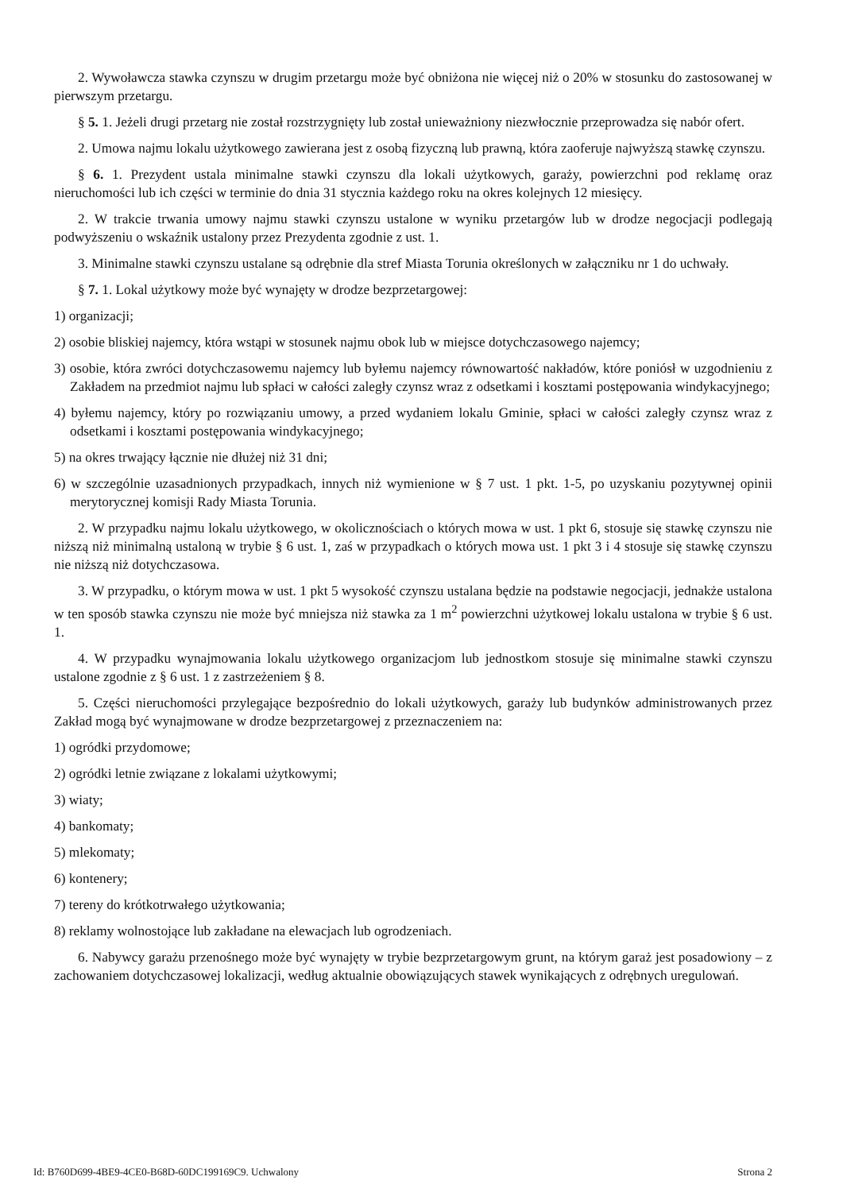2. Wywoławcza stawka czynszu w drugim przetargu może być obniżona nie więcej niż o 20% w stosunku do zastosowanej w pierwszym przetargu.
§ 5. 1. Jeżeli drugi przetarg nie został rozstrzygnięty lub został unieważniony niezwłocznie przeprowadza się nabór ofert.
2. Umowa najmu lokalu użytkowego zawierana jest z osobą fizyczną lub prawną, która zaoferuje najwyższą stawkę czynszu.
§ 6. 1. Prezydent ustala minimalne stawki czynszu dla lokali użytkowych, garaży, powierzchni pod reklamę oraz nieruchomości lub ich części w terminie do dnia 31 stycznia każdego roku na okres kolejnych 12 miesięcy.
2. W trakcie trwania umowy najmu stawki czynszu ustalone w wyniku przetargów lub w drodze negocjacji podlegają podwyższeniu o wskaźnik ustalony przez Prezydenta zgodnie z ust. 1.
3. Minimalne stawki czynszu ustalane są odrębnie dla stref Miasta Torunia określonych w załączniku nr 1 do uchwały.
§ 7. 1. Lokal użytkowy może być wynajęty w drodze bezprzetargowej:
1) organizacji;
2) osobie bliskiej najemcy, która wstąpi w stosunek najmu obok lub w miejsce dotychczasowego najemcy;
3) osobie, która zwróci dotychczasowemu najemcy lub byłemu najemcy równowartość nakładów, które poniósł w uzgodnieniu z Zakładem na przedmiot najmu lub spłaci w całości zaległy czynsz wraz z odsetkami i kosztami postępowania windykacyjnego;
4) byłemu najemcy, który po rozwiązaniu umowy, a przed wydaniem lokalu Gminie, spłaci w całości zaległy czynsz wraz z odsetkami i kosztami postępowania windykacyjnego;
5) na okres trwający łącznie nie dłużej niż 31 dni;
6) w szczególnie uzasadnionych przypadkach, innych niż wymienione w § 7 ust. 1 pkt. 1-5, po uzyskaniu pozytywnej opinii merytorycznej komisji Rady Miasta Torunia.
2. W przypadku najmu lokalu użytkowego, w okolicznościach o których mowa w ust. 1 pkt 6, stosuje się stawkę czynszu nie niższą niż minimalną ustaloną w trybie § 6 ust. 1, zaś w przypadkach o których mowa ust. 1 pkt 3 i 4 stosuje się stawkę czynszu nie niższą niż dotychczasowa.
3. W przypadku, o którym mowa w ust. 1 pkt 5 wysokość czynszu ustalana będzie na podstawie negocjacji, jednakże ustalona w ten sposób stawka czynszu nie może być mniejsza niż stawka za 1 m<sup>2</sup> powierzchni użytkowej lokalu ustalona w trybie § 6 ust. 1.
4. W przypadku wynajmowania lokalu użytkowego organizacjom lub jednostkom stosuje się minimalne stawki czynszu ustalone zgodnie z § 6 ust. 1 z zastrzeżeniem § 8.
5. Części nieruchomości przylegające bezpośrednio do lokali użytkowych, garaży lub budynków administrowanych przez Zakład mogą być wynajmowane w drodze bezprzetargowej z przeznaczeniem na:
1) ogródki przydomowe;
2) ogródki letnie związane z lokalami użytkowymi;
3) wiaty;
4) bankomaty;
5) mlekomaty;
6) kontenery;
7) tereny do krótkotrwałego użytkowania;
8) reklamy wolnostojące lub zakładane na elewacjach lub ogrodzeniach.
6. Nabywcy garażu przenośnego może być wynajęty w trybie bezprzetargowym grunt, na którym garaż jest posadowiony – z zachowaniem dotychczasowej lokalizacji, według aktualnie obowiązujących stawek wynikających z odrębnych uregulowań.
Id: B760D699-4BE9-4CE0-B68D-60DC199169C9. Uchwalony Strona 2